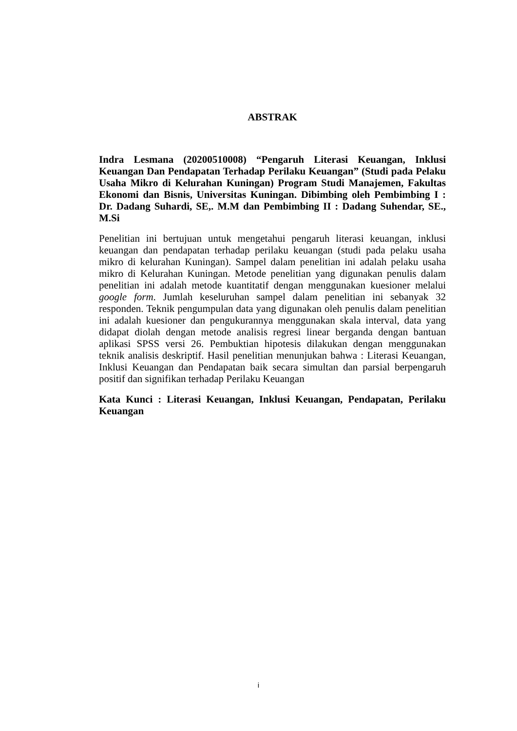ABSTRAK
Indra Lesmana (20200510008) “Pengaruh Literasi Keuangan, Inklusi Keuangan Dan Pendapatan Terhadap Perilaku Keuangan” (Studi pada Pelaku Usaha Mikro di Kelurahan Kuningan) Program Studi Manajemen, Fakultas Ekonomi dan Bisnis, Universitas Kuningan. Dibimbing oleh Pembimbing I : Dr. Dadang Suhardi, SE,. M.M dan Pembimbing II : Dadang Suhendar, SE., M.Si
Penelitian ini bertujuan untuk mengetahui pengaruh literasi keuangan, inklusi keuangan dan pendapatan terhadap perilaku keuangan (studi pada pelaku usaha mikro di kelurahan Kuningan). Sampel dalam penelitian ini adalah pelaku usaha mikro di Kelurahan Kuningan. Metode penelitian yang digunakan penulis dalam penelitian ini adalah metode kuantitatif dengan menggunakan kuesioner melalui google form. Jumlah keseluruhan sampel dalam penelitian ini sebanyak 32 responden. Teknik pengumpulan data yang digunakan oleh penulis dalam penelitian ini adalah kuesioner dan pengukurannya menggunakan skala interval, data yang didapat diolah dengan metode analisis regresi linear berganda dengan bantuan aplikasi SPSS versi 26. Pembuktian hipotesis dilakukan dengan menggunakan teknik analisis deskriptif. Hasil penelitian menunjukan bahwa : Literasi Keuangan, Inklusi Keuangan dan Pendapatan baik secara simultan dan parsial berpengaruh positif dan signifikan terhadap Perilaku Keuangan
Kata Kunci : Literasi Keuangan, Inklusi Keuangan, Pendapatan, Perilaku Keuangan
i